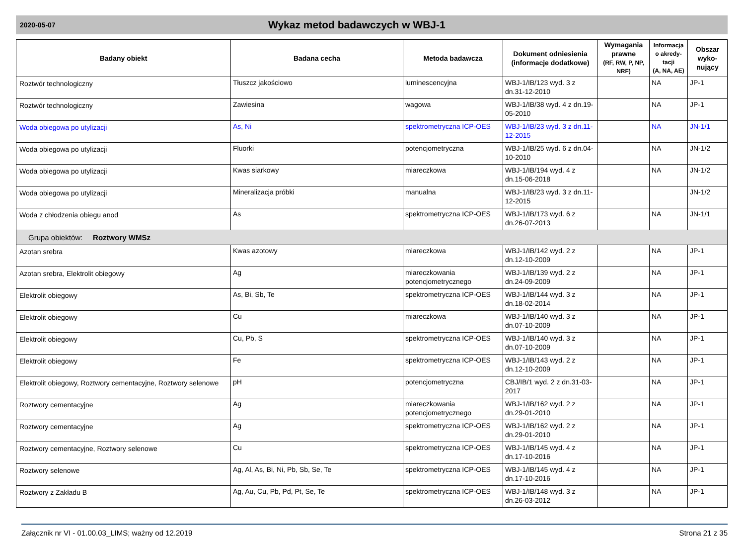2020-05-07
Wykaz metod badawczych w WBJ-1
| Badany obiekt | Badana cecha | Metoda badawcza | Dokument odniesienia (informacje dodatkowe) | Wymagania prawne (RF, RW, P, NP, NRF) | Informacja o akredy-tacji (A, NA, AE) | Obszar wyko-nujący |
| --- | --- | --- | --- | --- | --- | --- |
| Roztwór technologiczny | Tłuszcz jakościowo | luminescencyjna | WBJ-1/IB/123 wyd. 3 z dn.31-12-2010 | | NA | JP-1 |
| Roztwór technologiczny | Zawiesina | wagowa | WBJ-1/IB/38 wyd. 4 z dn.19-05-2010 | | NA | JP-1 |
| Woda obiegowa po utylizacji | As, Ni | spektrometryczna ICP-OES | WBJ-1/IB/23 wyd. 3 z dn.11-12-2015 | | NA | JN-1/1 |
| Woda obiegowa po utylizacji | Fluorki | potencjometryczna | WBJ-1/IB/25 wyd. 6 z dn.04-10-2010 | | NA | JN-1/2 |
| Woda obiegowa po utylizacji | Kwas siarkowy | miareczkowa | WBJ-1/IB/194 wyd. 4 z dn.15-06-2018 | | NA | JN-1/2 |
| Woda obiegowa po utylizacji | Mineralizacja próbki | manualna | WBJ-1/IB/23 wyd. 3 z dn.11-12-2015 | | | JN-1/2 |
| Woda z chłodzenia obiegu anod | As | spektrometryczna ICP-OES | WBJ-1/IB/173 wyd. 6 z dn.26-07-2013 | | NA | JN-1/1 |
| Grupa obiektów: Roztwory WMSz | | | | | | |
| Azotan srebra | Kwas azotowy | miareczkowa | WBJ-1/IB/142 wyd. 2 z dn.12-10-2009 | | NA | JP-1 |
| Azotan srebra, Elektrolit obiegowy | Ag | miareczkowania potencjometrycznego | WBJ-1/IB/139 wyd. 2 z dn.24-09-2009 | | NA | JP-1 |
| Elektrolit obiegowy | As, Bi, Sb, Te | spektrometryczna ICP-OES | WBJ-1/IB/144 wyd. 3 z dn.18-02-2014 | | NA | JP-1 |
| Elektrolit obiegowy | Cu | miareczkowa | WBJ-1/IB/140 wyd. 3 z dn.07-10-2009 | | NA | JP-1 |
| Elektrolit obiegowy | Cu, Pb, S | spektrometryczna ICP-OES | WBJ-1/IB/140 wyd. 3 z dn.07-10-2009 | | NA | JP-1 |
| Elektrolit obiegowy | Fe | spektrometryczna ICP-OES | WBJ-1/IB/143 wyd. 2 z dn.12-10-2009 | | NA | JP-1 |
| Elektrolit obiegowy, Roztwory cementacyjne, Roztwory selenowe | pH | potencjometryczna | CBJ/IB/1 wyd. 2 z dn.31-03-2017 | | NA | JP-1 |
| Roztwory cementacyjne | Ag | miareczkowania potencjometrycznego | WBJ-1/IB/162 wyd. 2 z dn.29-01-2010 | | NA | JP-1 |
| Roztwory cementacyjne | Ag | spektrometryczna ICP-OES | WBJ-1/IB/162 wyd. 2 z dn.29-01-2010 | | NA | JP-1 |
| Roztwory cementacyjne, Roztwory selenowe | Cu | spektrometryczna ICP-OES | WBJ-1/IB/145 wyd. 4 z dn.17-10-2016 | | NA | JP-1 |
| Roztwory selenowe | Ag, Al, As, Bi, Ni, Pb, Sb, Se, Te | spektrometryczna ICP-OES | WBJ-1/IB/145 wyd. 4 z dn.17-10-2016 | | NA | JP-1 |
| Roztwory z Zakładu B | Ag, Au, Cu, Pb, Pd, Pt, Se, Te | spektrometryczna ICP-OES | WBJ-1/IB/148 wyd. 3 z dn.26-03-2012 | | NA | JP-1 |
Załącznik nr VI - 01.00.03_LIMS; ważny od 12.2019 Strona 21 z 35